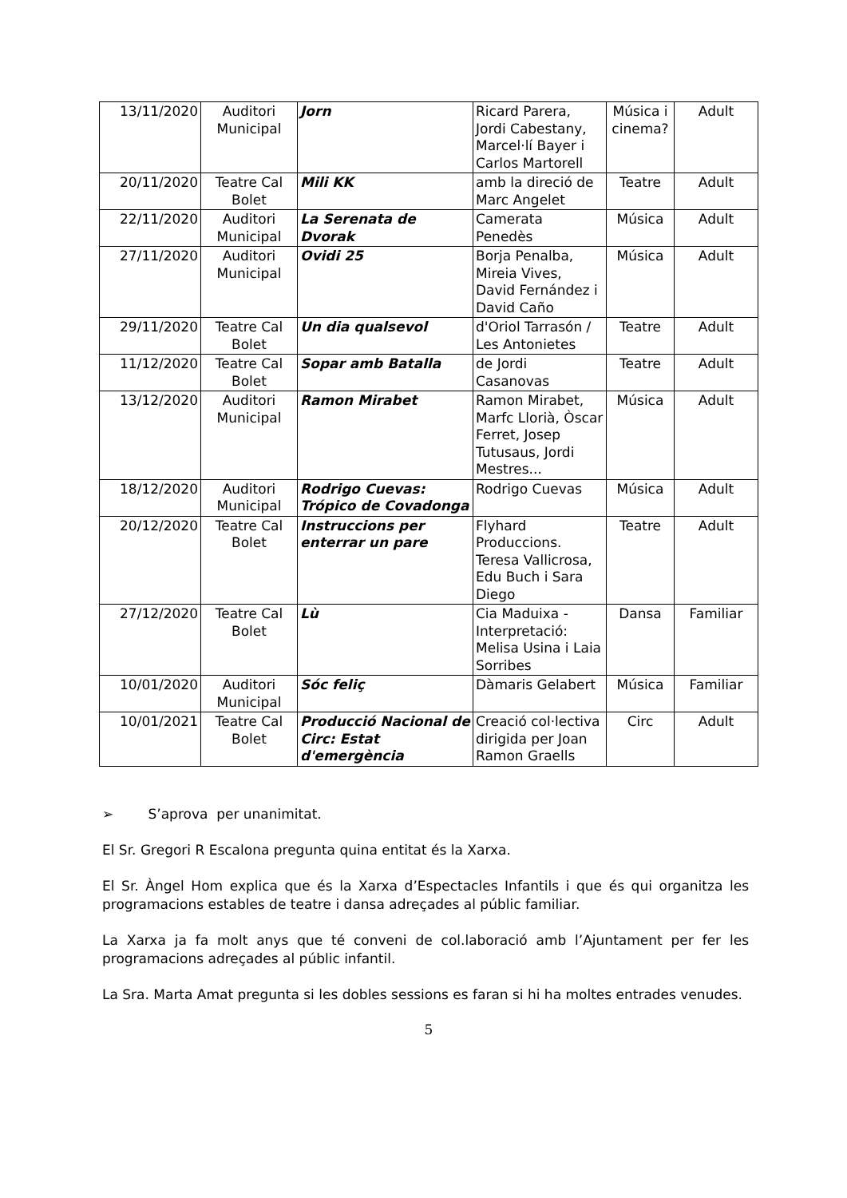| 13/11/2020 | Auditori Municipal | Jorn | Ricard Parera, Jordi Cabestany, Marcel·lí Bayer i Carlos Martorell | Música i cinema? | Adult |
| 20/11/2020 | Teatre Cal Bolet | Mili KK | amb la direció de Marc Angelet | Teatre | Adult |
| 22/11/2020 | Auditori Municipal | La Serenata de Dvorak | Camerata Penedès | Música | Adult |
| 27/11/2020 | Auditori Municipal | Ovidi 25 | Borja Penalba, Mireia Vives, David Fernández i David Caño | Música | Adult |
| 29/11/2020 | Teatre Cal Bolet | Un dia qualsevol | d'Oriol Tarrasón / Les Antonietes | Teatre | Adult |
| 11/12/2020 | Teatre Cal Bolet | Sopar amb Batalla | de Jordi Casanovas | Teatre | Adult |
| 13/12/2020 | Auditori Municipal | Ramon Mirabet | Ramon Mirabet, Marfc Llorià, Òscar Ferret, Josep Tutusaus, Jordi Mestres... | Música | Adult |
| 18/12/2020 | Auditori Municipal | Rodrigo Cuevas: Trópico de Covadonga | Rodrigo Cuevas | Música | Adult |
| 20/12/2020 | Teatre Cal Bolet | Instruccions per enterrar un pare | Flyhard Produccions. Teresa Vallicrosa, Edu Buch i Sara Diego | Teatre | Adult |
| 27/12/2020 | Teatre Cal Bolet | Lù | Cia Maduixa - Interpretació: Melisa Usina i Laia Sorribes | Dansa | Familiar |
| 10/01/2020 | Auditori Municipal | Sóc feliç | Dàmaris Gelabert | Música | Familiar |
| 10/01/2021 | Teatre Cal Bolet | Producció Nacional de Circ: Estat d'emergència | Creació col·lectiva dirigida per Joan Ramon Graells | Circ | Adult |
➢ S’aprova per unanimitat.
El Sr. Gregori R Escalona pregunta quina entitat és la Xarxa.
El Sr. Àngel Hom explica que és la Xarxa d’Espectacles Infantils i que és qui organitza les programacions estables de teatre i dansa adreçades al públic familiar.
La Xarxa ja fa molt anys que té conveni de col.laboració amb l’Ajuntament per fer les programacions adreçades al públic infantil.
La Sra. Marta Amat pregunta si les dobles sessions es faran si hi ha moltes entrades venudes.
5